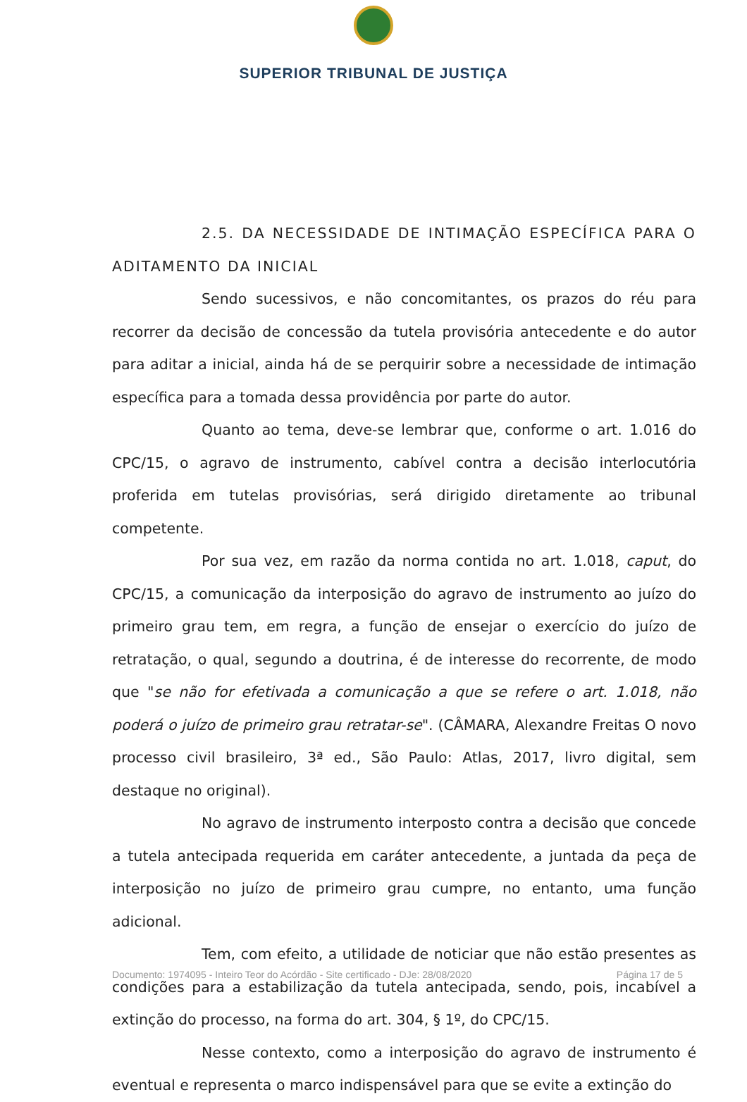SUPERIOR TRIBUNAL DE JUSTIÇA
2.5. DA NECESSIDADE DE INTIMAÇÃO ESPECÍFICA PARA O ADITAMENTO DA INICIAL
Sendo sucessivos, e não concomitantes, os prazos do réu para recorrer da decisão de concessão da tutela provisória antecedente e do autor para aditar a inicial, ainda há de se perquirir sobre a necessidade de intimação específica para a tomada dessa providência por parte do autor.
Quanto ao tema, deve-se lembrar que, conforme o art. 1.016 do CPC/15, o agravo de instrumento, cabível contra a decisão interlocutória proferida em tutelas provisórias, será dirigido diretamente ao tribunal competente.
Por sua vez, em razão da norma contida no art. 1.018, caput, do CPC/15, a comunicação da interposição do agravo de instrumento ao juízo do primeiro grau tem, em regra, a função de ensejar o exercício do juízo de retratação, o qual, segundo a doutrina, é de interesse do recorrente, de modo que "se não for efetivada a comunicação a que se refere o art. 1.018, não poderá o juízo de primeiro grau retratar-se". (CÂMARA, Alexandre Freitas O novo processo civil brasileiro, 3ª ed., São Paulo: Atlas, 2017, livro digital, sem destaque no original).
No agravo de instrumento interposto contra a decisão que concede a tutela antecipada requerida em caráter antecedente, a juntada da peça de interposição no juízo de primeiro grau cumpre, no entanto, uma função adicional.
Tem, com efeito, a utilidade de noticiar que não estão presentes as condições para a estabilização da tutela antecipada, sendo, pois, incabível a extinção do processo, na forma do art. 304, § 1º, do CPC/15.
Nesse contexto, como a interposição do agravo de instrumento é eventual e representa o marco indispensável para que se evite a extinção do
Documento: 1974095 - Inteiro Teor do Acórdão - Site certificado - DJe: 28/08/2020 Página 17 de 5